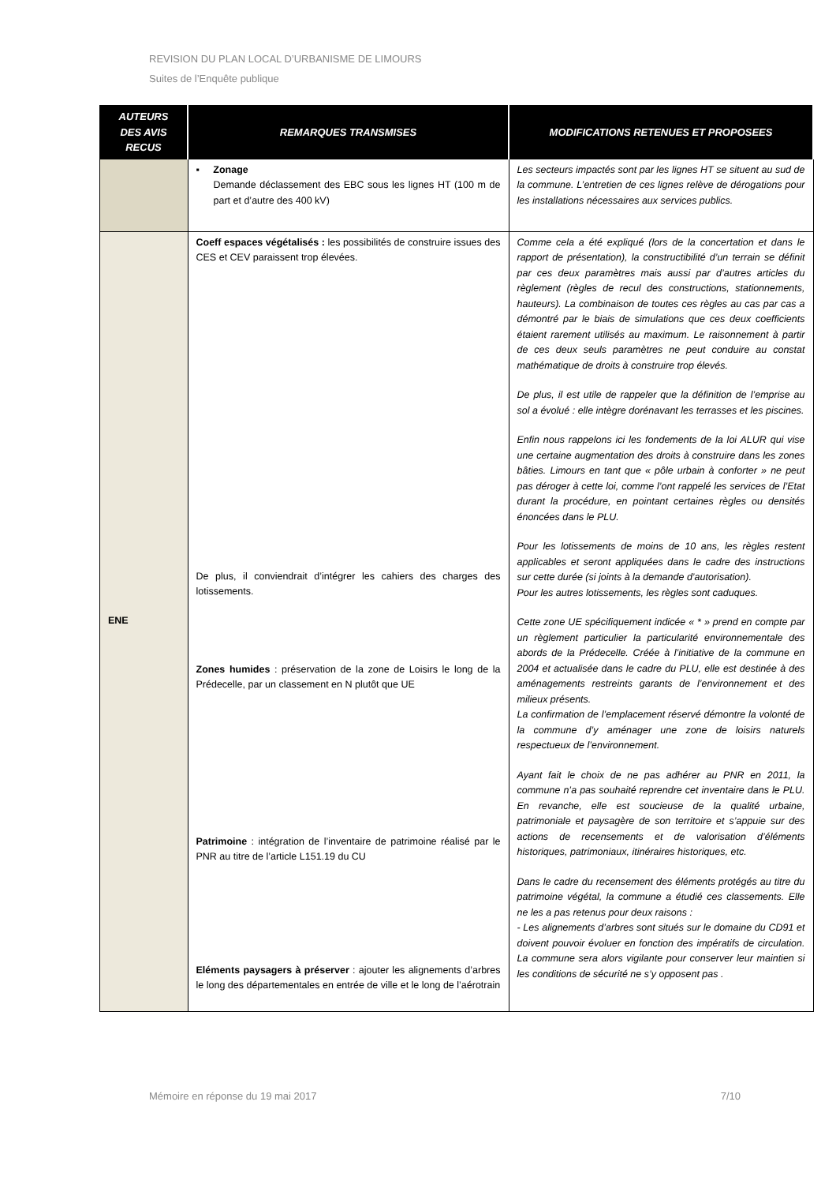REVISION DU PLAN LOCAL D’URBANISME DE LIMOURS
Suites de l’Enquête publique
| AUTEURS DES AVIS RECUS | REMARQUES TRANSMISES | MODIFICATIONS RETENUES ET PROPOSEES |
| --- | --- | --- |
| | ▪ Zonage Demande déclassement des EBC sous les lignes HT (100 m de part et d’autre des 400 kV) | Les secteurs impactés sont par les lignes HT se situent au sud de la commune. L’entretien de ces lignes relève de dérogations pour les installations nécessaires aux services publics. |
| ENE | Coeff espaces végétalisés : les possibilités de construire issues des CES et CEV paraissent trop élevées. De plus, il conviendrait d’intégrer les cahiers des charges des lotissements. Zones humides : préservation de la zone de Loisirs le long de la Prédecelle, par un classement en N plutôt que UE Patrimoine : intégration de l’inventaire de patrimoine réalisé par le PNR au titre de l’article L151.19 du CU Eléments paysagers à préserver : ajouter les alignements d’arbres le long des départementales en entrée de ville et le long de l’aérotrain | Comme cela a été expliqué (lors de la concertation et dans le rapport de présentation), la constructibilité d’un terrain se définit par ces deux paramètres mais aussi par d’autres articles du règlement (règles de recul des constructions, stationnements, hauteurs). La combinaison de toutes ces règles au cas par cas a démontré par le biais de simulations que ces deux coefficients étaient rarement utilisés au maximum. Le raisonnement à partir de ces deux seuls paramètres ne peut conduire au constat mathématique de droits à construire trop élevés. De plus, il est utile de rappeler que la définition de l’emprise au sol a évolué : elle intègre dorénavant les terrasses et les piscines. Enfin nous rappelons ici les fondements de la loi ALUR qui vise une certaine augmentation des droits à construire dans les zones bâties. Limours en tant que « pôle urbain à conforter » ne peut pas déroger à cette loi, comme l’ont rappelé les services de l’Etat durant la procédure, en pointant certaines règles ou densités énoncées dans le PLU. Pour les lotissements de moins de 10 ans, les règles restent applicables et seront appliquées dans le cadre des instructions sur cette durée (si joints à la demande d’autorisation). Pour les autres lotissements, les règles sont caduques. Cette zone UE spécifiquement indicée « * » prend en compte par un règlement particulier la particularité environnementale des abords de la Prédecelle. Créée à l’initiative de la commune en 2004 et actualisée dans le cadre du PLU, elle est destinée à des aménagements restreints garants de l’environnement et des milieux présents. La confirmation de l’emplacement réservé démontre la volonté de la commune d’y aménager une zone de loisirs naturels respectueux de l’environnement. Ayant fait le choix de ne pas adhérer au PNR en 2011, la commune n’a pas souhaité reprendre cet inventaire dans le PLU. En revanche, elle est soucieuse de la qualité urbaine, patrimoniale et paysagère de son territoire et s’appuie sur des actions de recensements et de valorisation d’éléments historiques, patrimoniaux, itinéraires historiques, etc. Dans le cadre du recensement des éléments protégés au titre du patrimoine végétal, la commune a étudié ces classements. Elle ne les a pas retenus pour deux raisons : - Les alignements d’arbres sont situés sur le domaine du CD91 et doivent pouvoir évoluer en fonction des impératifs de circulation. La commune sera alors vigilante pour conserver leur maintien si les conditions de sécurité ne s’y opposent pas . |
Mémoire en réponse du 19 mai 2017 7/10